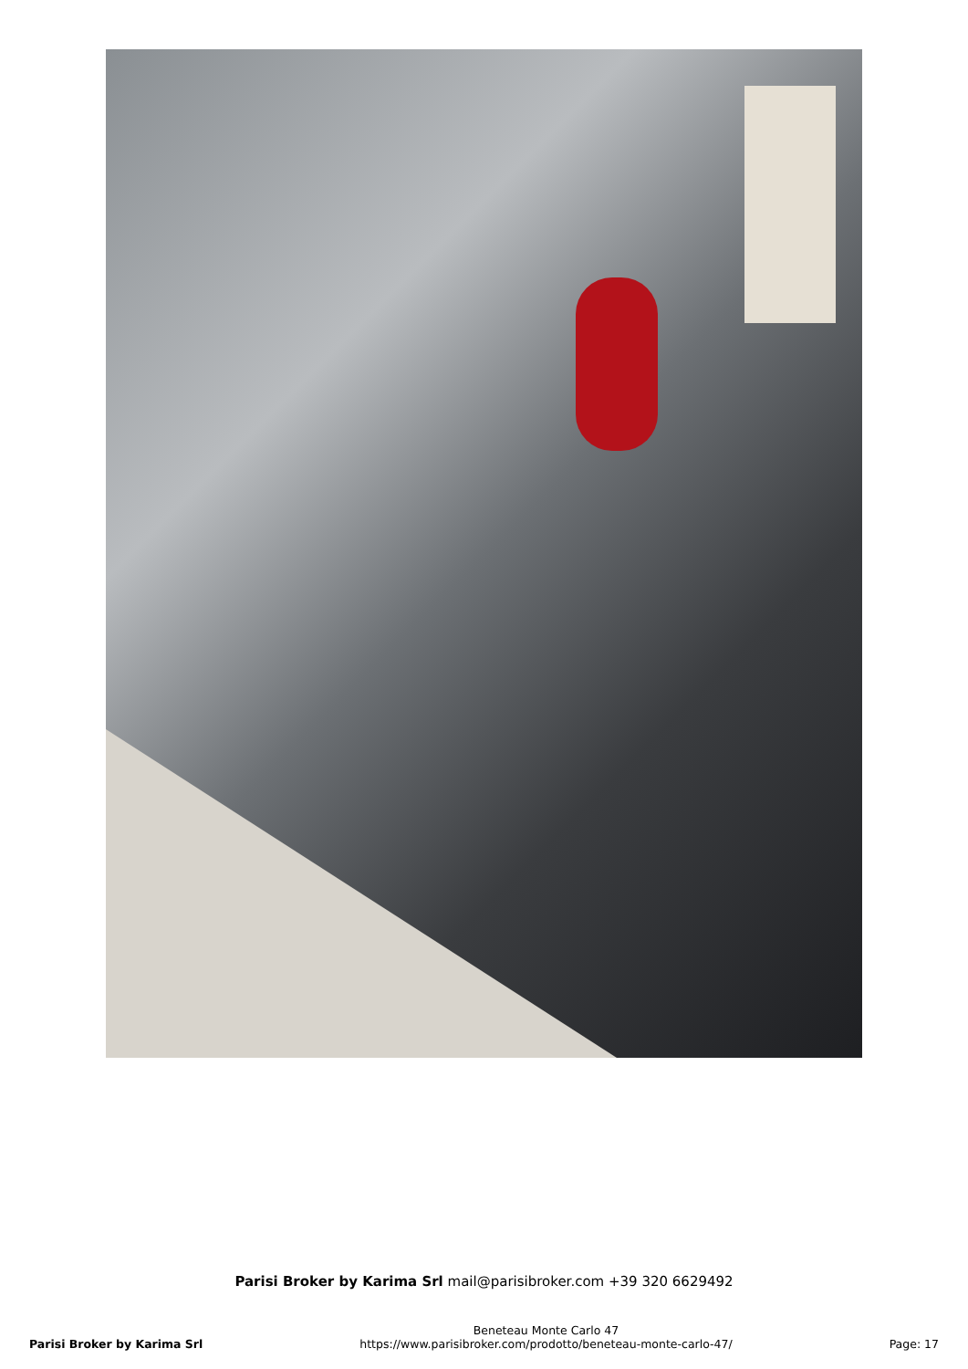Parisi Broker by Karima Srl mail@parisibroker.com +39 320 6629492
Parisi Broker by Karima Srl
Beneteau Monte Carlo 47
https://www.parisibroker.com/prodotto/beneteau-monte-carlo-47/
Page: 17